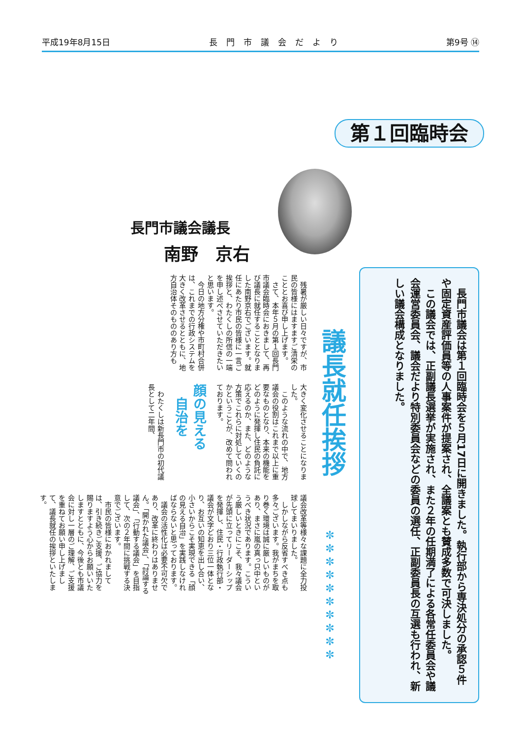平成19年8月15日 長門市議会だより 第9号 ⑭
第１回臨時会
　長門市議会は第１回臨時会を５月17日に開きました。執行部から専決処分の承認５件や固定資産評価員等の人事案件が提案され、全議案とも賛成多数で可決しました。
　この議会では、正副議長選挙が実施され、また２年の任期満了による各常任委員会や議会運営委員会、議会だより特別委員会などの委員の選任、正副委員長の互選も行われ、新しい議会構成となりました。
長門市議会議長
南野　京右
議長就任挨拶
✼✼✼✼✼✼✼✼✼✼
　残暑が厳しい日々ですが、市民の皆様にはますますご清栄のこととお喜び申し上げます。
　さて、本年５月の第１回長門市議会臨時会におきまして、再び議長に就任することとなりました南野京右でございます。就任にあたり市民の皆様に一言ご挨拶と、わたくしの所信の一端を申し述べさせていただきたいと思います。
　今日の地方分権や市町村合併は、これまでの行政システムを大きく改革させるとともに、地方自治体そのもののあり方も
大きく変化させることになりました。
　このような流れの中で、地方議会の役割はこれまで以上に重要なものとなり、本来の機能をどのように発揮し住民の負託に応えるのか、また、どのような方策でこれらに対処していくのかということが、改めて問われております。
顔の見える
　自治を
　わたくしは新長門市の初代議長として二年間、
議会改革等様々な課題に全力投球してまいりました。
　しかしながら反省すべき点も多々ございます。我がまちを取り巻く環境は誠に厳しいものがあり、まさに嵐の真っ只中というべき状況であります。こういう厳しいときにこそ、我々議会が先頭に立ってリーダーシップを発揮し、住民・行政執行部・議会が文字どおり三位一体となり、お互いの知恵を出し合い、小さいからこそ実現できる「顔の見える自治」を実践しなければならないと思っております。
　議会の活性化は必要不可欠であり、改革に終わりはありません。「開かれた議会」、「討論する議会」、「行動する議会」を目指して、次の２年間に挑戦する決意でございます。
　市民の皆様におかれましては、引き続きご支援、ご協力を賜りますよう心からお願いいたしますとともに、今後とも市議会に対し一層のご理解、ご支援を重ねてお願い申し上げまして、議長就任の挨拶といたします。